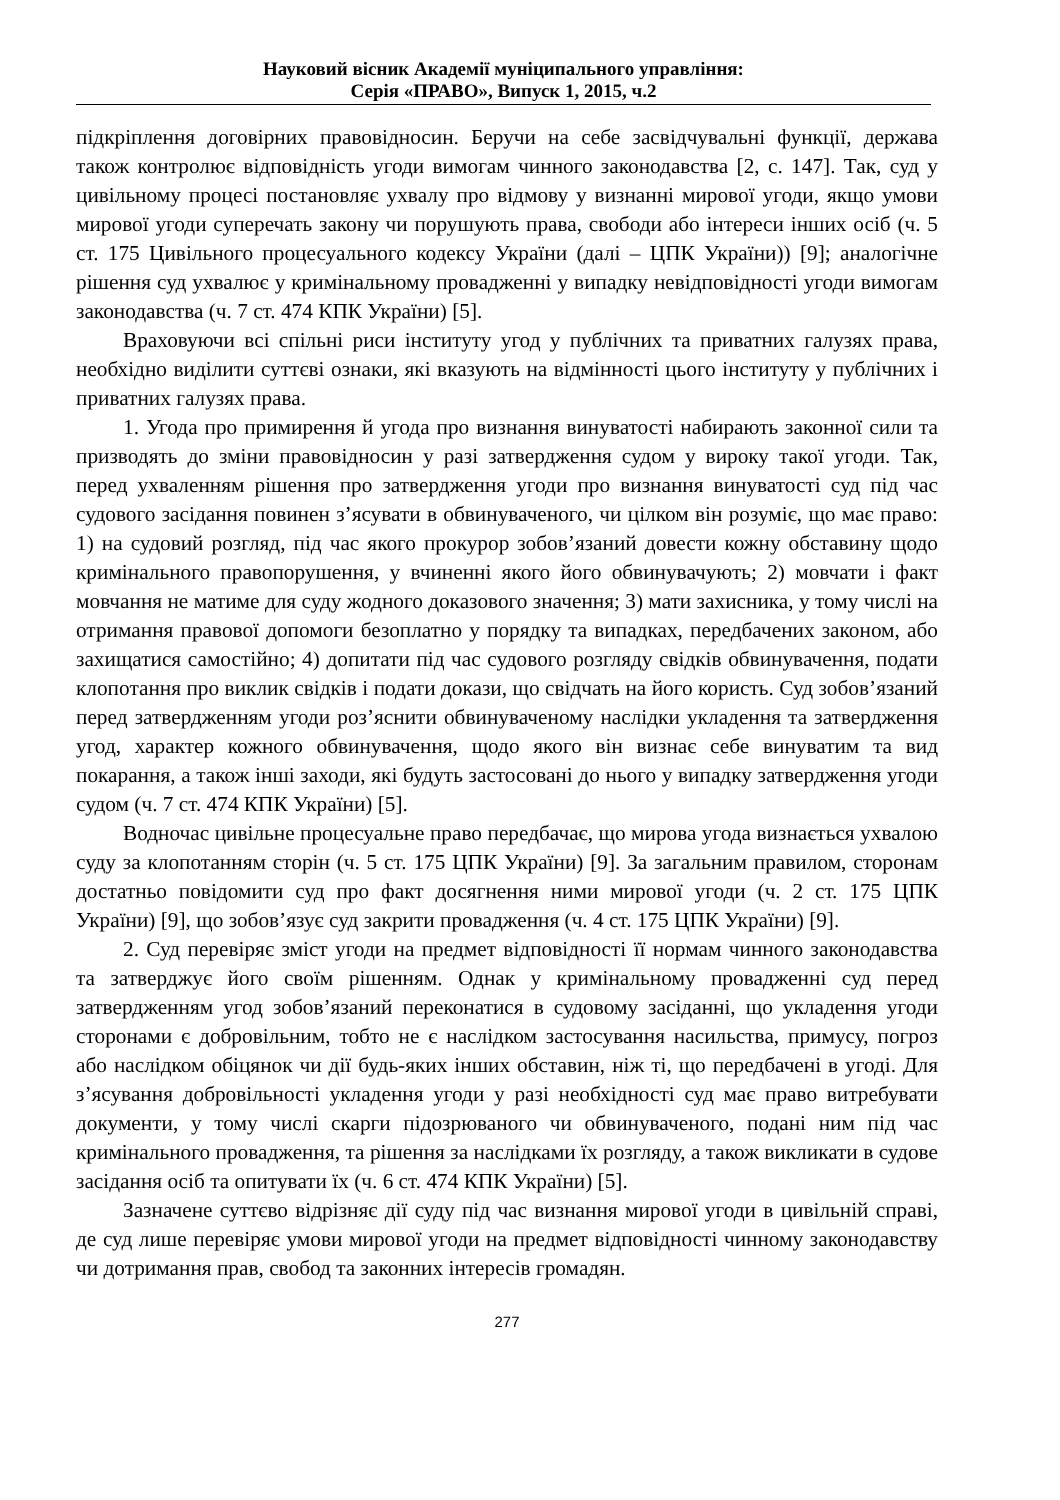Науковий вісник Академії муніципального управління:
Серія «ПРАВО», Випуск 1, 2015, ч.2
підкріплення договірних правовідносин. Беручи на себе засвідчувальні функції, держава також контролює відповідність угоди вимогам чинного законодавства [2, с. 147]. Так, суд у цивільному процесі постановляє ухвалу про відмову у визнанні мирової угоди, якщо умови мирової угоди суперечать закону чи порушують права, свободи або інтереси інших осіб (ч. 5 ст. 175 Цивільного процесуального кодексу України (далі – ЦПК України)) [9]; аналогічне рішення суд ухвалює у кримінальному провадженні у випадку невідповідності угоди вимогам законодавства (ч. 7 ст. 474 КПК України) [5].
Враховуючи всі спільні риси інституту угод у публічних та приватних галузях права, необхідно виділити суттєві ознаки, які вказують на відмінності цього інституту у публічних і приватних галузях права.
1. Угода про примирення й угода про визнання винуватості набирають законної сили та призводять до зміни правовідносин у разі затвердження судом у вироку такої угоди. Так, перед ухваленням рішення про затвердження угоди про визнання винуватості суд під час судового засідання повинен з’ясувати в обвинуваченого, чи цілком він розуміє, що має право: 1) на судовий розгляд, під час якого прокурор зобов’язаний довести кожну обставину щодо кримінального правопорушення, у вчиненні якого його обвинувачують; 2) мовчати і факт мовчання не матиме для суду жодного доказового значення; 3) мати захисника, у тому числі на отримання правової допомоги безоплатно у порядку та випадках, передбачених законом, або захищатися самостійно; 4) допитати під час судового розгляду свідків обвинувачення, подати клопотання про виклик свідків і подати докази, що свідчать на його користь. Суд зобов’язаний перед затвердженням угоди роз’яснити обвинуваченому наслідки укладення та затвердження угод, характер кожного обвинувачення, щодо якого він визнає себе винуватим та вид покарання, а також інші заходи, які будуть застосовані до нього у випадку затвердження угоди судом (ч. 7 ст. 474 КПК України) [5].
Водночас цивільне процесуальне право передбачає, що мирова угода визнається ухвалою суду за клопотанням сторін (ч. 5 ст. 175 ЦПК України) [9]. За загальним правилом, сторонам достатньо повідомити суд про факт досягнення ними мирової угоди (ч. 2 ст. 175 ЦПК України) [9], що зобов’язує суд закрити провадження (ч. 4 ст. 175 ЦПК України) [9].
2. Суд перевіряє зміст угоди на предмет відповідності її нормам чинного законодавства та затверджує його своїм рішенням. Однак у кримінальному провадженні суд перед затвердженням угод зобов’язаний переконатися в судовому засіданні, що укладення угоди сторонами є добровільним, тобто не є наслідком застосування насильства, примусу, погроз або наслідком обіцянок чи дії будь-яких інших обставин, ніж ті, що передбачені в угоді. Для з’ясування добровільності укладення угоди у разі необхідності суд має право витребувати документи, у тому числі скарги підозрюваного чи обвинуваченого, подані ним під час кримінального провадження, та рішення за наслідками їх розгляду, а також викликати в судове засідання осіб та опитувати їх (ч. 6 ст. 474 КПК України) [5].
Зазначене суттєво відрізняє дії суду під час визнання мирової угоди в цивільній справі, де суд лише перевіряє умови мирової угоди на предмет відповідності чинному законодавству чи дотримання прав, свобод та законних інтересів громадян.
277